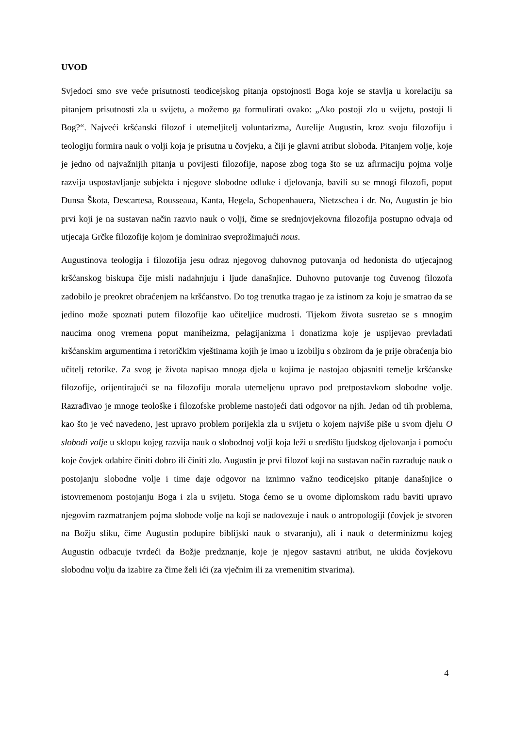UVOD
Svjedoci smo sve veće prisutnosti teodicejskog pitanja opstojnosti Boga koje se stavlja u korelaciju sa pitanjem prisutnosti zla u svijetu, a možemo ga formulirati ovako: „Ako postoji zlo u svijetu, postoji li Bog?“. Najveći kršćanski filozof i utemeljitelj voluntarizma, Aurelije Augustin, kroz svoju filozofiju i teologiju formira nauk o volji koja je prisutna u čovjeku, a čiji je glavni atribut sloboda. Pitanjem volje, koje je jedno od najvažnijih pitanja u povijesti filozofije, napose zbog toga što se uz afirmaciju pojma volje razvija uspostavljanje subjekta i njegove slobodne odluke i djelovanja, bavili su se mnogi filozofi, poput Dunsa Škota, Descartesa, Rousseaua, Kanta, Hegela, Schopenhauera, Nietzschea i dr. No, Augustin je bio prvi koji je na sustavan način razvio nauk o volji, čime se srednjovjekovna filozofija postupno odvaja od utjecaja Grčke filozofije kojom je dominirao sveprožimajući nous.
Augustinova teologija i filozofija jesu odraz njegovog duhovnog putovanja od hedonista do utjecajnog kršćanskog biskupa čije misli nadahnjuju i ljude današnjice. Duhovno putovanje tog čuvenog filozofa zadobilo je preokret obraćenjem na kršćanstvo. Do tog trenutka tragao je za istinom za koju je smatrao da se jedino može spoznati putem filozofije kao učiteljice mudrosti. Tijekom života susretao se s mnogim naucima onog vremena poput maniheizma, pelagijanizma i donatizma koje je uspijevao prevladati kršćanskim argumentima i retoričkim vještinama kojih je imao u izobilju s obzirom da je prije obraćenja bio učitelj retorike. Za svog je života napisao mnoga djela u kojima je nastojao objasniti temelje kršćanske filozofije, orijentirajući se na filozofiju morala utemeljenu upravo pod pretpostavkom slobodne volje. Razrađivao je mnoge teološke i filozofske probleme nastojeći dati odgovor na njih. Jedan od tih problema, kao što je već navedeno, jest upravo problem porijekla zla u svijetu o kojem najviše piše u svom djelu O slobodi volje u sklopu kojeg razvija nauk o slobodnoj volji koja leži u središtu ljudskog djelovanja i pomoću koje čovjek odabire činiti dobro ili činiti zlo. Augustin je prvi filozof koji na sustavan način razrađuje nauk o postojanju slobodne volje i time daje odgovor na iznimno važno teodicejsko pitanje današnjice o istovremenom postojanju Boga i zla u svijetu. Stoga ćemo se u ovome diplomskom radu baviti upravo njegovim razmatranjem pojma slobode volje na koji se nadovezuje i nauk o antropologiji (čovjek je stvoren na Božju sliku, čime Augustin podupire biblijski nauk o stvaranju), ali i nauk o determinizmu kojeg Augustin odbacuje tvrdeći da Božje predznanje, koje je njegov sastavni atribut, ne ukida čovjekovu slobodnu volju da izabire za čime želi ići (za vječnim ili za vremenitim stvarima).
4